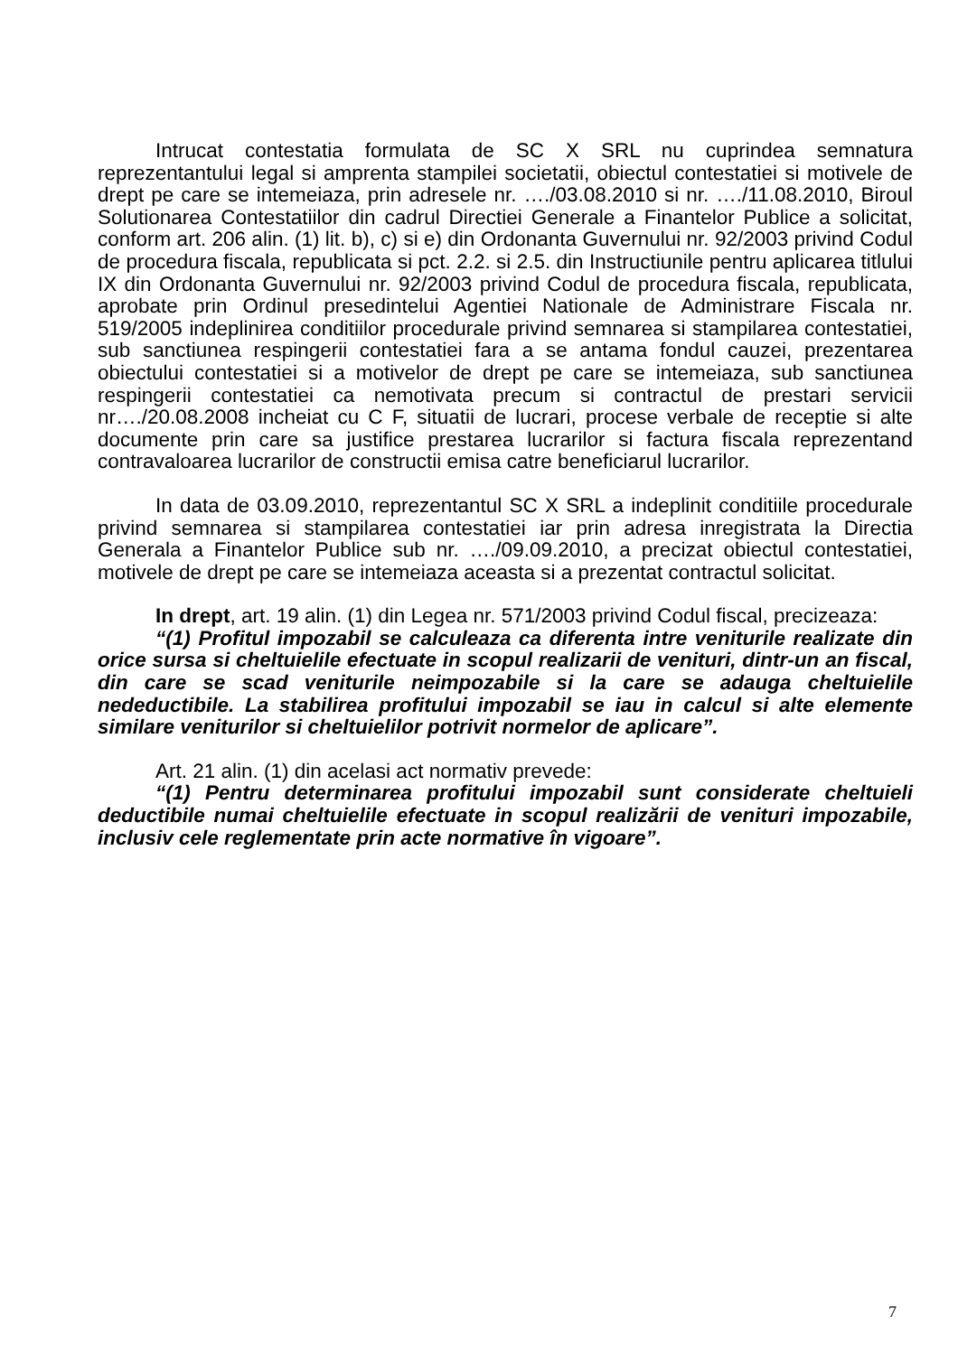Intrucat contestatia formulata de SC X SRL nu cuprindea semnatura reprezentantului legal si amprenta stampilei societatii, obiectul contestatiei si motivele de drept pe care se intemeiaza, prin adresele nr. …./03.08.2010 si nr. …./11.08.2010, Biroul Solutionarea Contestatiilor din cadrul Directiei Generale a Finantelor Publice a solicitat, conform art. 206 alin. (1) lit. b), c) si e) din Ordonanta Guvernului nr. 92/2003 privind Codul de procedura fiscala, republicata si pct. 2.2. si 2.5. din Instructiunile pentru aplicarea titlului IX din Ordonanta Guvernului nr. 92/2003 privind Codul de procedura fiscala, republicata, aprobate prin Ordinul presedintelui Agentiei Nationale de Administrare Fiscala nr. 519/2005 indeplinirea conditiilor procedurale privind semnarea si stampilarea contestatiei, sub sanctiunea respingerii contestatiei fara a se antama fondul cauzei, prezentarea obiectului contestatiei si a motivelor de drept pe care se intemeiaza, sub sanctiunea respingerii contestatiei ca nemotivata precum si contractul de prestari servicii nr…./20.08.2008 incheiat cu C F, situatii de lucrari, procese verbale de receptie si alte documente prin care sa justifice prestarea lucrarilor si factura fiscala reprezentand contravaloarea lucrarilor de constructii emisa catre beneficiarul lucrarilor.
In data de 03.09.2010, reprezentantul SC X SRL a indeplinit conditiile procedurale privind semnarea si stampilarea contestatiei iar prin adresa inregistrata la Directia Generala a Finantelor Publice sub nr. …./09.09.2010, a precizat obiectul contestatiei, motivele de drept pe care se intemeiaza aceasta si a prezentat contractul solicitat.
In drept, art. 19 alin. (1) din Legea nr. 571/2003 privind Codul fiscal, precizeaza:
“(1) Profitul impozabil se calculeaza ca diferenta intre veniturile realizate din orice sursa si cheltuielile efectuate in scopul realizarii de venituri, dintr-un an fiscal, din care se scad veniturile neimpozabile si la care se adauga cheltuielile nedeductibile. La stabilirea profitului impozabil se iau in calcul si alte elemente similare veniturilor si cheltuielilor potrivit normelor de aplicare”.
Art. 21 alin. (1) din acelasi act normativ prevede:
“(1) Pentru determinarea profitului impozabil sunt considerate cheltuieli deductibile numai cheltuielile efectuate in scopul realizării de venituri impozabile, inclusiv cele reglementate prin acte normative în vigoare”.
7